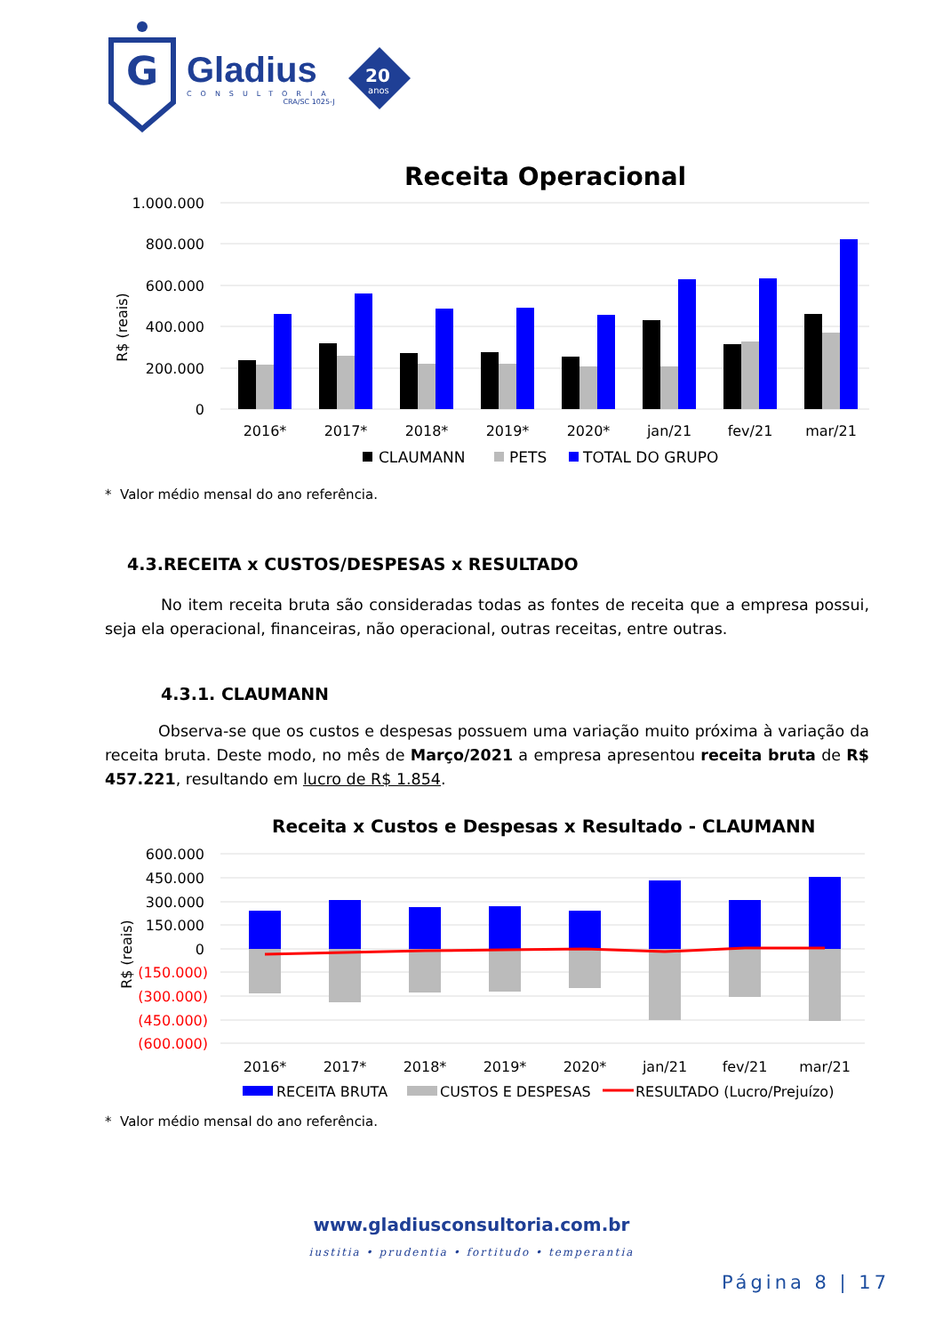G
Gladius
CONSULTORIA
CRA/SC 1025-J
20
anos
Receita Operacional
1.000.000
800.000
600.000
400.000
200.000
0
R$ (reais)
2016*
2017*
2018*
2019*
2020*
jan/21
fev/21
mar/21
CLAUMANN
PETS
TOTAL DO GRUPO
* Valor médio mensal do ano referência.
4.3.RECEITA x CUSTOS/DESPESAS x RESULTADO
No item receita bruta são consideradas todas as fontes de receita que a empresa possui, seja ela operacional, financeiras, não operacional, outras receitas, entre outras.
4.3.1. CLAUMANN
Observa-se que os custos e despesas possuem uma variação muito próxima à variação da receita bruta. Deste modo, no mês de Março/2021 a empresa apresentou receita bruta de R$ 457.221, resultando em lucro de R$ 1.854.
Receita x Custos e Despesas x Resultado - CLAUMANN
600.000
450.000
300.000
150.000
0
(150.000)
(300.000)
(450.000)
(600.000)
R$ (reais)
2016*
2017*
2018*
2019*
2020*
jan/21
fev/21
mar/21
RECEITA BRUTA
CUSTOS E DESPESAS
RESULTADO (Lucro/Prejuízo)
* Valor médio mensal do ano referência.
www.gladiusconsultoria.com.br
iustitia • prudentia • fortitudo • temperantia
Página 8 | 17